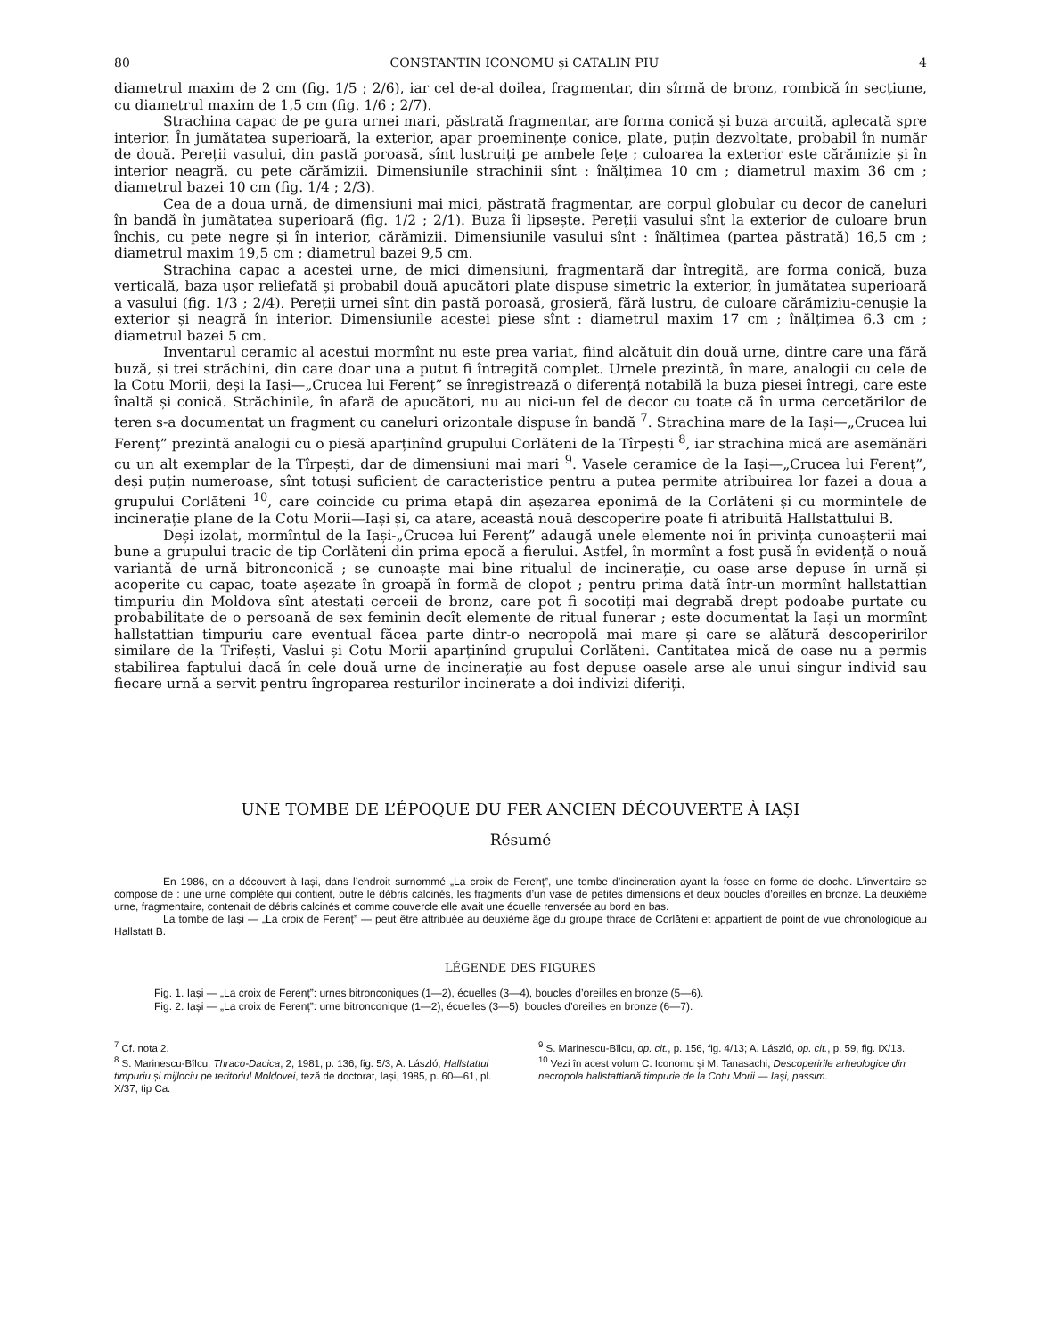80 CONSTANTIN ICONOMU și CATALIN PIU 4
diametrul maxim de 2 cm (fig. 1/5 ; 2/6), iar cel de-al doilea, fragmentar, din sîrmă de bronz, rombică în secțiune, cu diametrul maxim de 1,5 cm (fig. 1/6 ; 2/7).
Strachina capac de pe gura urnei mari, păstrată fragmentar, are forma conică și buza arcuită, aplecată spre interior. În jumătatea superioară, la exterior, apar proeminențe conice, plate, puțin dezvoltate, probabil în număr de două. Pereții vasului, din pastă poroasă, sînt lustruiți pe ambele fețe ; culoarea la exterior este cărămizie și în interior neagră, cu pete cărămizii. Dimensiunile strachinii sînt : înălțimea 10 cm ; diametrul maxim 36 cm ; diametrul bazei 10 cm (fig. 1/4 ; 2/3).
Cea de a doua urnă, de dimensiuni mai mici, păstrată fragmentar, are corpul globular cu decor de caneluri în bandă în jumătatea superioară (fig. 1/2 ; 2/1). Buza îi lipsește. Pereții vasului sînt la exterior de culoare brun închis, cu pete negre și în interior, cărămizii. Dimensiunile vasului sînt : înălțimea (partea păstrată) 16,5 cm ; diametrul maxim 19,5 cm ; diametrul bazei 9,5 cm.
Strachina capac a acestei urne, de mici dimensiuni, fragmentară dar întregită, are forma conică, buza verticală, baza ușor reliefată și probabil două apucători plate dispuse simetric la exterior, în jumătatea superioară a vasului (fig. 1/3 ; 2/4). Pereții urnei sînt din pastă poroasă, grosieră, fără lustru, de culoare cărămiziu-cenușie la exterior și neagră în interior. Dimensiunile acestei piese sînt : diametrul maxim 17 cm ; înălțimea 6,3 cm ; diametrul bazei 5 cm.
Inventarul ceramic al acestui mormînt nu este prea variat, fiind alcătuit din două urne, dintre care una fără buză, și trei străchini, din care doar una a putut fi întregită complet. Urnele prezintă, în mare, analogii cu cele de la Cotu Morii, deși la Iași—„Crucea lui Ferenț” se înregistrează o diferență notabilă la buza piesei întregi, care este înaltă și conică. Străchinile, în afară de apucători, nu au nici-un fel de decor cu toate că în urma cercetărilor de teren s-a documentat un fragment cu caneluri orizontale dispuse în bandă <sup>7</sup>. Strachina mare de la Iași—„Crucea lui Ferenț” prezintă analogii cu o piesă aparținînd grupului Corlăteni de la Tîrpești <sup>8</sup>, iar strachina mică are asemănări cu un alt exemplar de la Tîrpești, dar de dimensiuni mai mari <sup>9</sup>. Vasele ceramice de la Iași—„Crucea lui Ferenț”, deși puțin numeroase, sînt totuși suficient de caracteristice pentru a putea permite atribuirea lor fazei a doua a grupului Corlăteni <sup>10</sup>, care coincide cu prima etapă din așezarea eponimă de la Corlăteni și cu mormintele de incinerație plane de la Cotu Morii—Iași și, ca atare, această nouă descoperire poate fi atribuită Hallstattului B.
Deși izolat, mormîntul de la Iași-„Crucea lui Ferenț” adaugă unele elemente noi în privința cunoașterii mai bune a grupului tracic de tip Corlăteni din prima epocă a fierului. Astfel, în mormînt a fost pusă în evidență o nouă variantă de urnă bitronconică ; se cunoaște mai bine ritualul de incinerație, cu oase arse depuse în urnă și acoperite cu capac, toate așezate în groapă în formă de clopot ; pentru prima dată într-un mormînt hallstattian timpuriu din Moldova sînt atestați cerceii de bronz, care pot fi socotiți mai degrabă drept podoabe purtate cu probabilitate de o persoană de sex feminin decît elemente de ritual funerar ; este documentat la Iași un mormînt hallstattian timpuriu care eventual făcea parte dintr-o necropolă mai mare și care se alătură descoperirilor similare de la Trifești, Vaslui și Cotu Morii aparținînd grupului Corlăteni. Cantitatea mică de oase nu a permis stabilirea faptului dacă în cele două urne de incinerație au fost depuse oasele arse ale unui singur individ sau fiecare urnă a servit pentru îngroparea resturilor incinerate a doi indivizi diferiți.
UNE TOMBE DE L’ÉPOQUE DU FER ANCIEN DÉCOUVERTE À IAȘI
Résumé
En 1986, on a découvert à Iași, dans l’endroit surnommé „La croix de Ferenț”, une tombe d’incineration ayant la fosse en forme de cloche. L’inventaire se compose de : une urne complète qui contient, outre le débris calcinés, les fragments d’un vase de petites dimensions et deux boucles d’oreilles en bronze. La deuxième urne, fragmentaire, contenait de débris calcinés et comme couvercle elle avait une écuelle renversée au bord en bas.
La tombe de Iași — „La croix de Ferenț” — peut être attribuée au deuxième âge du groupe thrace de Corlăteni et appartient de point de vue chronologique au Hallstatt B.
LÉGENDE DES FIGURES
Fig. 1. Iași — „La croix de Ferenț”: urnes bitronconiques (1—2), écuelles (3—4), boucles d’oreilles en bronze (5—6).
Fig. 2. Iași — „La croix de Ferenț”: urne bitronconique (1—2), écuelles (3—5), boucles d’oreilles en bronze (6—7).
<sup>7</sup> Cf. nota 2.
<sup>8</sup> S. Marinescu-Bîlcu, Thraco-Dacica, 2, 1981, p. 136, fig. 5/3; A. László, Hallstattul timpuriu și mijlociu pe teritoriul Moldovei, teză de doctorat, Iași, 1985, p. 60—61, pl. X/37, tip Ca.
<sup>9</sup> S. Marinescu-Bîlcu, op. cit., p. 156, fig. 4/13; A. László, op. cit., p. 59, fig. IX/13.
<sup>10</sup> Vezi în acest volum C. Iconomu și M. Tanasachi, Descoperirile arheologice din necropola hallstattiană timpurie de la Cotu Morii — Iași, passim.